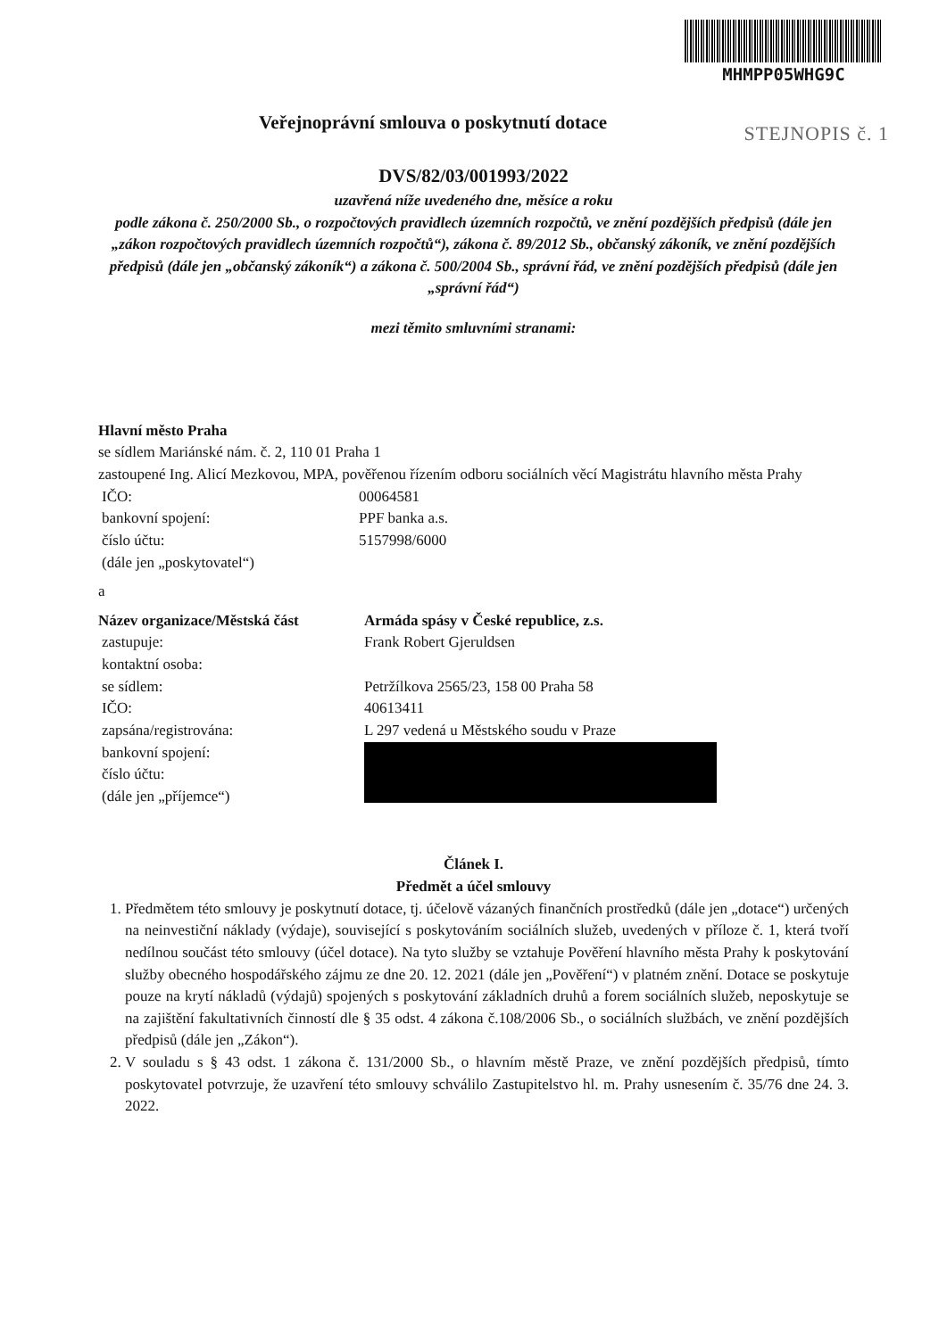MHMPP05WHG9C
STEJNOPIS č. 1
Veřejnoprávní smlouva o poskytnutí dotace
DVS/82/03/001993/2022
uzavřená níže uvedeného dne, měsíce a roku
podle zákona č. 250/2000 Sb., o rozpočtových pravidlech územních rozpočtů, ve znění pozdějších předpisů (dále jen „zákon rozpočtových pravidlech územních rozpočtů“), zákona č. 89/2012 Sb., občanský zákoník, ve znění pozdějších předpisů (dále jen „občanský zákoník“) a zákona č. 500/2004 Sb., správní řád, ve znění pozdějších předpisů (dále jen „správní řád“)
mezi těmito smluvními stranami:
Hlavní město Praha
se sídlem Mariánské nám. č. 2, 110 01 Praha 1
zastoupené Ing. Alicí Mezkovou, MPA, pověřenou řízením odboru sociálních věcí Magistrátu hlavního města Prahy
| IČO: | 00064581 |
| bankovní spojení: | PPF banka a.s. |
| číslo účtu: | 5157998/6000 |
| (dále jen „poskytovatel“) | |
a
| Název organizace/Městská část | Armáda spásy v České republice, z.s. |
| zastupuje: | Frank Robert Gjeruldsen |
| kontaktní osoba: | |
| se sídlem: | Petržílkova 2565/23, 158 00 Praha 58 |
| IČO: | 40613411 |
| zapsána/registrována: | L 297 vedená u Městského soudu v Praze |
| bankovní spojení: číslo účtu: (dále jen „příjemce“) | |
Článek I.
Předmět a účel smlouvy
1. Předmětem této smlouvy je poskytnutí dotace, tj. účelově vázaných finančních prostředků (dále jen „dotace“) určených na neinvestiční náklady (výdaje), související s poskytováním sociálních služeb, uvedených v příloze č. 1, která tvoří nedílnou součást této smlouvy (účel dotace). Na tyto služby se vztahuje Pověření hlavního města Prahy k poskytování služby obecného hospodářského zájmu ze dne 20. 12. 2021 (dále jen „Pověření“) v platném znění. Dotace se poskytuje pouze na krytí nákladů (výdajů) spojených s poskytování základních druhů a forem sociálních služeb, neposkytuje se na zajištění fakultativních činností dle § 35 odst. 4 zákona č.108/2006 Sb., o sociálních službách, ve znění pozdějších předpisů (dále jen „Zákon“).
2. V souladu s § 43 odst. 1 zákona č. 131/2000 Sb., o hlavním městě Praze, ve znění pozdějších předpisů, tímto poskytovatel potvrzuje, že uzavření této smlouvy schválilo Zastupitelstvo hl. m. Prahy usnesením č. 35/76 dne 24. 3. 2022.